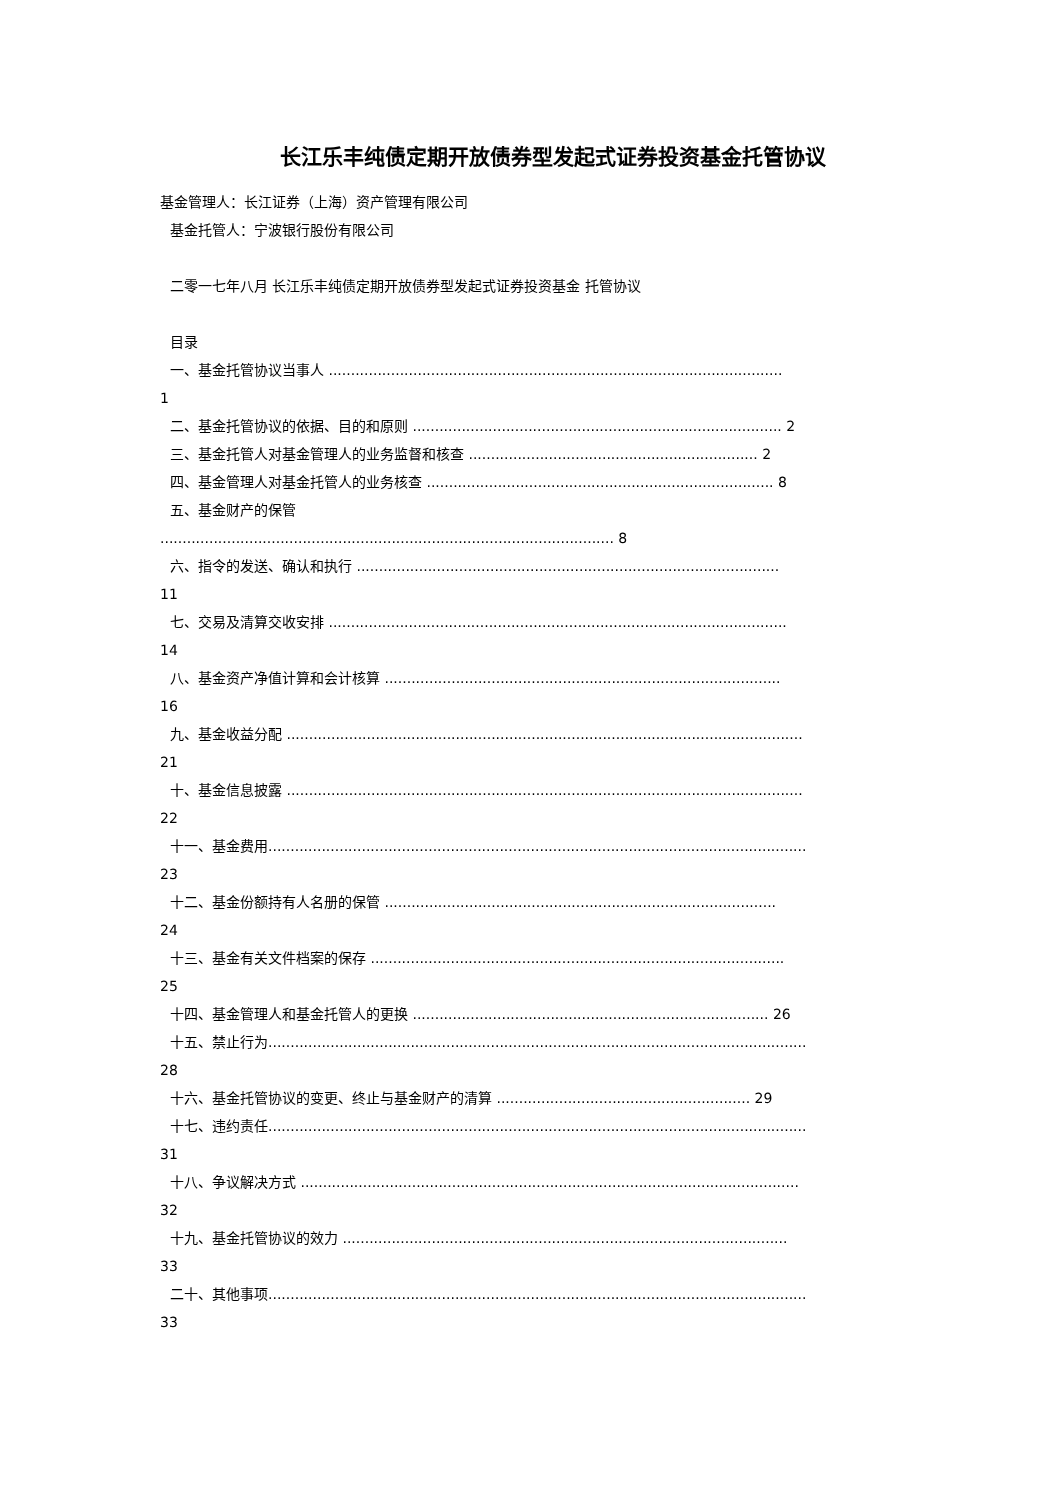长江乐丰纯债定期开放债券型发起式证券投资基金托管协议
基金管理人：长江证券（上海）资产管理有限公司
基金托管人：宁波银行股份有限公司
二零一七年八月 长江乐丰纯债定期开放债券型发起式证券投资基金 托管协议
目录
一、基金托管协议当事人 ......................................................................................................
1
二、基金托管协议的依据、目的和原则 ................................................................................... 2
三、基金托管人对基金管理人的业务监督和核查 ................................................................. 2
四、基金管理人对基金托管人的业务核查 .............................................................................. 8
五、基金财产的保管
...................................................................................................... 8
六、指令的发送、确认和执行 ...............................................................................................
11
七、交易及清算交收安排 .......................................................................................................
14
八、基金资产净值计算和会计核算 .........................................................................................
16
九、基金收益分配 ....................................................................................................................
21
十、基金信息披露 ....................................................................................................................
22
十一、基金费用.........................................................................................................................
23
十二、基金份额持有人名册的保管 ........................................................................................
24
十三、基金有关文件档案的保存 .............................................................................................
25
十四、基金管理人和基金托管人的更换 ................................................................................ 26
十五、禁止行为.........................................................................................................................
28
十六、基金托管协议的变更、终止与基金财产的清算 ......................................................... 29
十七、违约责任.........................................................................................................................
31
十八、争议解决方式 ................................................................................................................
32
十九、基金托管协议的效力 ....................................................................................................
33
二十、其他事项.........................................................................................................................
33